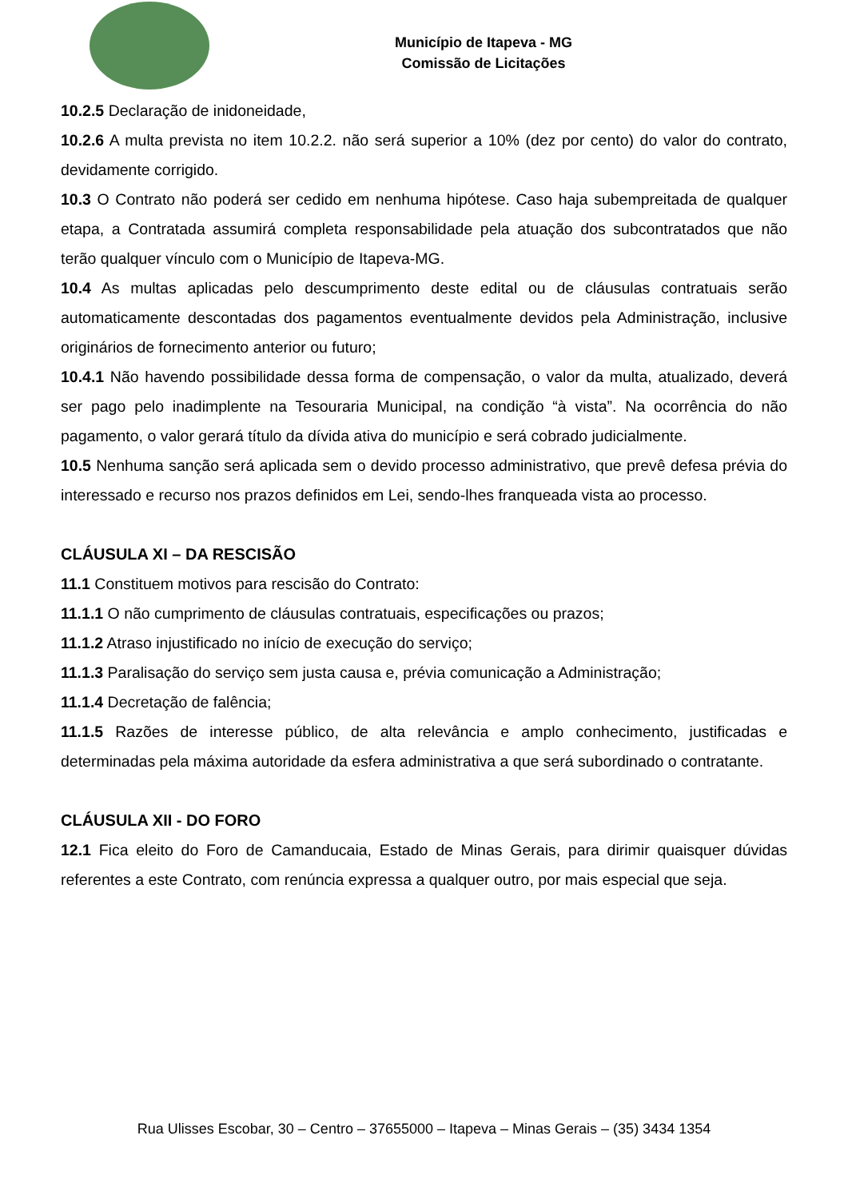Município de Itapeva - MG
Comissão de Licitações
10.2.5 Declaração de inidoneidade,
10.2.6 A multa prevista no item 10.2.2. não será superior a 10% (dez por cento) do valor do contrato, devidamente corrigido.
10.3 O Contrato não poderá ser cedido em nenhuma hipótese. Caso haja subempreitada de qualquer etapa, a Contratada assumirá completa responsabilidade pela atuação dos subcontratados que não terão qualquer vínculo com o Município de Itapeva-MG.
10.4 As multas aplicadas pelo descumprimento deste edital ou de cláusulas contratuais serão automaticamente descontadas dos pagamentos eventualmente devidos pela Administração, inclusive originários de fornecimento anterior ou futuro;
10.4.1 Não havendo possibilidade dessa forma de compensação, o valor da multa, atualizado, deverá ser pago pelo inadimplente na Tesouraria Municipal, na condição “à vista”. Na ocorrência do não pagamento, o valor gerará título da dívida ativa do município e será cobrado judicialmente.
10.5 Nenhuma sanção será aplicada sem o devido processo administrativo, que prevê defesa prévia do interessado e recurso nos prazos definidos em Lei, sendo-lhes franqueada vista ao processo.
CLÁUSULA XI – DA RESCISÃO
11.1 Constituem motivos para rescisão do Contrato:
11.1.1 O não cumprimento de cláusulas contratuais, especificações ou prazos;
11.1.2 Atraso injustificado no início de execução do serviço;
11.1.3 Paralisação do serviço sem justa causa e, prévia comunicação a Administração;
11.1.4 Decretação de falência;
11.1.5 Razões de interesse público, de alta relevância e amplo conhecimento, justificadas e determinadas pela máxima autoridade da esfera administrativa a que será subordinado o contratante.
CLÁUSULA XII - DO FORO
12.1 Fica eleito do Foro de Camanducaia, Estado de Minas Gerais, para dirimir quaisquer dúvidas referentes a este Contrato, com renúncia expressa a qualquer outro, por mais especial que seja.
Rua Ulisses Escobar, 30 – Centro – 37655000 – Itapeva – Minas Gerais – (35) 3434 1354